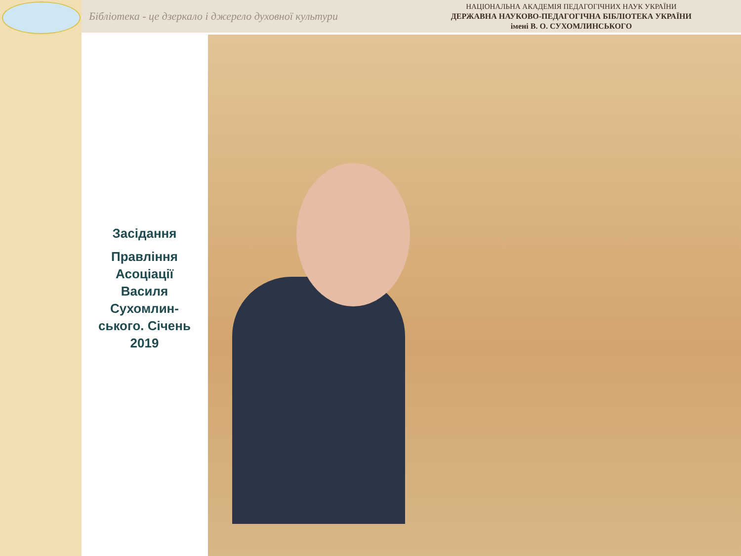Бібліотека - це дзеркало і джерело духовної культури
НАЦІОНАЛЬНА АКАДЕМІЯ ПЕДАГОГІЧНИХ НАУК УКРАЇНИ
ДЕРЖАВНА НАУКОВО-ПЕДАГОГІЧНА БІБЛІОТЕКА УКРАЇНИ
імені В. О. СУХОМЛИНСЬКОГО
Засідання
Правління Асоціації Василя Сухомлин-ського. Січень 2019